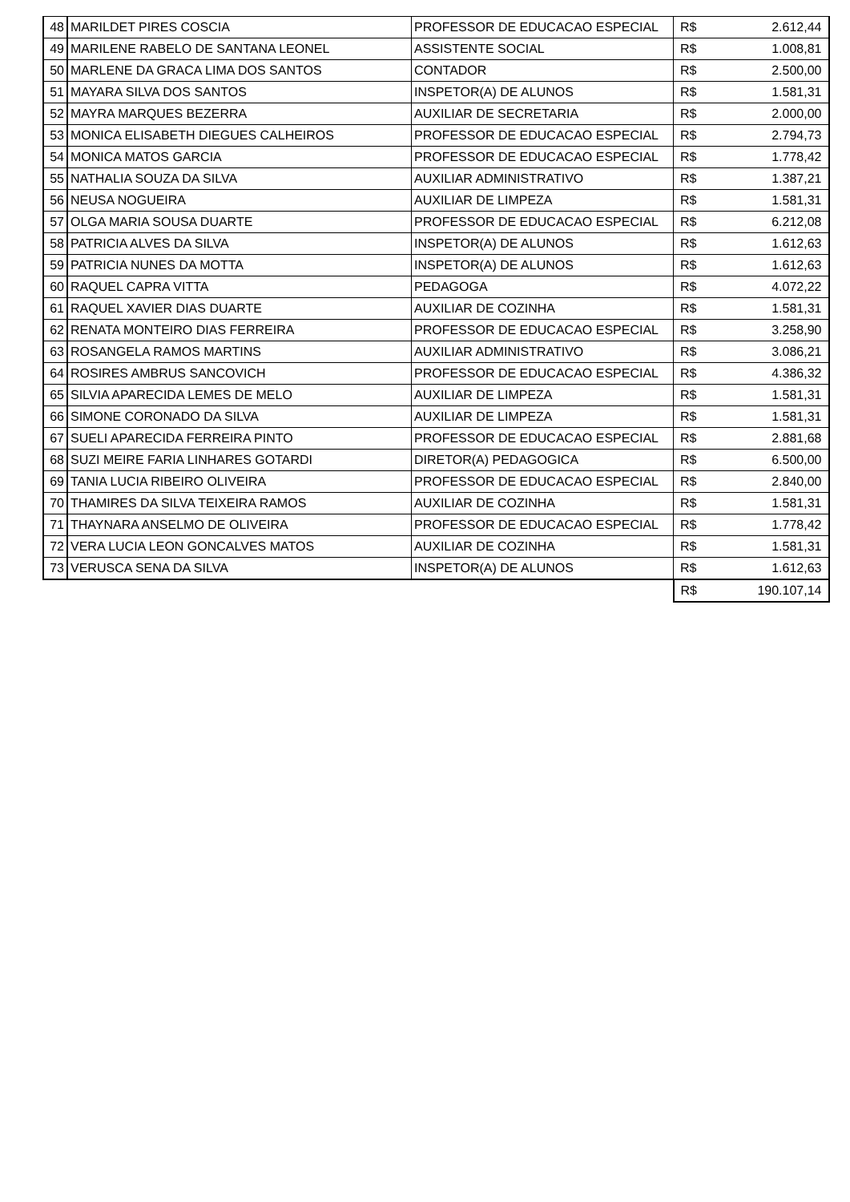| 48 | MARILDET PIRES COSCIA | PROFESSOR DE EDUCACAO ESPECIAL | R$ | 2.612,44 |
| 49 | MARILENE RABELO DE SANTANA LEONEL | ASSISTENTE SOCIAL | R$ | 1.008,81 |
| 50 | MARLENE DA GRACA LIMA DOS SANTOS | CONTADOR | R$ | 2.500,00 |
| 51 | MAYARA SILVA DOS SANTOS | INSPETOR(A) DE ALUNOS | R$ | 1.581,31 |
| 52 | MAYRA MARQUES BEZERRA | AUXILIAR DE SECRETARIA | R$ | 2.000,00 |
| 53 | MONICA ELISABETH DIEGUES CALHEIROS | PROFESSOR DE EDUCACAO ESPECIAL | R$ | 2.794,73 |
| 54 | MONICA MATOS GARCIA | PROFESSOR DE EDUCACAO ESPECIAL | R$ | 1.778,42 |
| 55 | NATHALIA SOUZA DA SILVA | AUXILIAR ADMINISTRATIVO | R$ | 1.387,21 |
| 56 | NEUSA NOGUEIRA | AUXILIAR DE LIMPEZA | R$ | 1.581,31 |
| 57 | OLGA MARIA SOUSA DUARTE | PROFESSOR DE EDUCACAO ESPECIAL | R$ | 6.212,08 |
| 58 | PATRICIA ALVES DA SILVA | INSPETOR(A) DE ALUNOS | R$ | 1.612,63 |
| 59 | PATRICIA NUNES DA MOTTA | INSPETOR(A) DE ALUNOS | R$ | 1.612,63 |
| 60 | RAQUEL CAPRA VITTA | PEDAGOGA | R$ | 4.072,22 |
| 61 | RAQUEL XAVIER DIAS DUARTE | AUXILIAR DE COZINHA | R$ | 1.581,31 |
| 62 | RENATA MONTEIRO DIAS FERREIRA | PROFESSOR DE EDUCACAO ESPECIAL | R$ | 3.258,90 |
| 63 | ROSANGELA RAMOS MARTINS | AUXILIAR ADMINISTRATIVO | R$ | 3.086,21 |
| 64 | ROSIRES AMBRUS SANCOVICH | PROFESSOR DE EDUCACAO ESPECIAL | R$ | 4.386,32 |
| 65 | SILVIA APARECIDA LEMES DE MELO | AUXILIAR DE LIMPEZA | R$ | 1.581,31 |
| 66 | SIMONE CORONADO DA SILVA | AUXILIAR DE LIMPEZA | R$ | 1.581,31 |
| 67 | SUELI APARECIDA FERREIRA PINTO | PROFESSOR DE EDUCACAO ESPECIAL | R$ | 2.881,68 |
| 68 | SUZI MEIRE FARIA LINHARES GOTARDI | DIRETOR(A) PEDAGOGICA | R$ | 6.500,00 |
| 69 | TANIA LUCIA RIBEIRO OLIVEIRA | PROFESSOR DE EDUCACAO ESPECIAL | R$ | 2.840,00 |
| 70 | THAMIRES DA SILVA TEIXEIRA RAMOS | AUXILIAR DE COZINHA | R$ | 1.581,31 |
| 71 | THAYNARA ANSELMO DE OLIVEIRA | PROFESSOR DE EDUCACAO ESPECIAL | R$ | 1.778,42 |
| 72 | VERA LUCIA LEON GONCALVES MATOS | AUXILIAR DE COZINHA | R$ | 1.581,31 |
| 73 | VERUSCA SENA DA SILVA | INSPETOR(A) DE ALUNOS | R$ | 1.612,63 |
| | | | R$ | 190.107,14 |